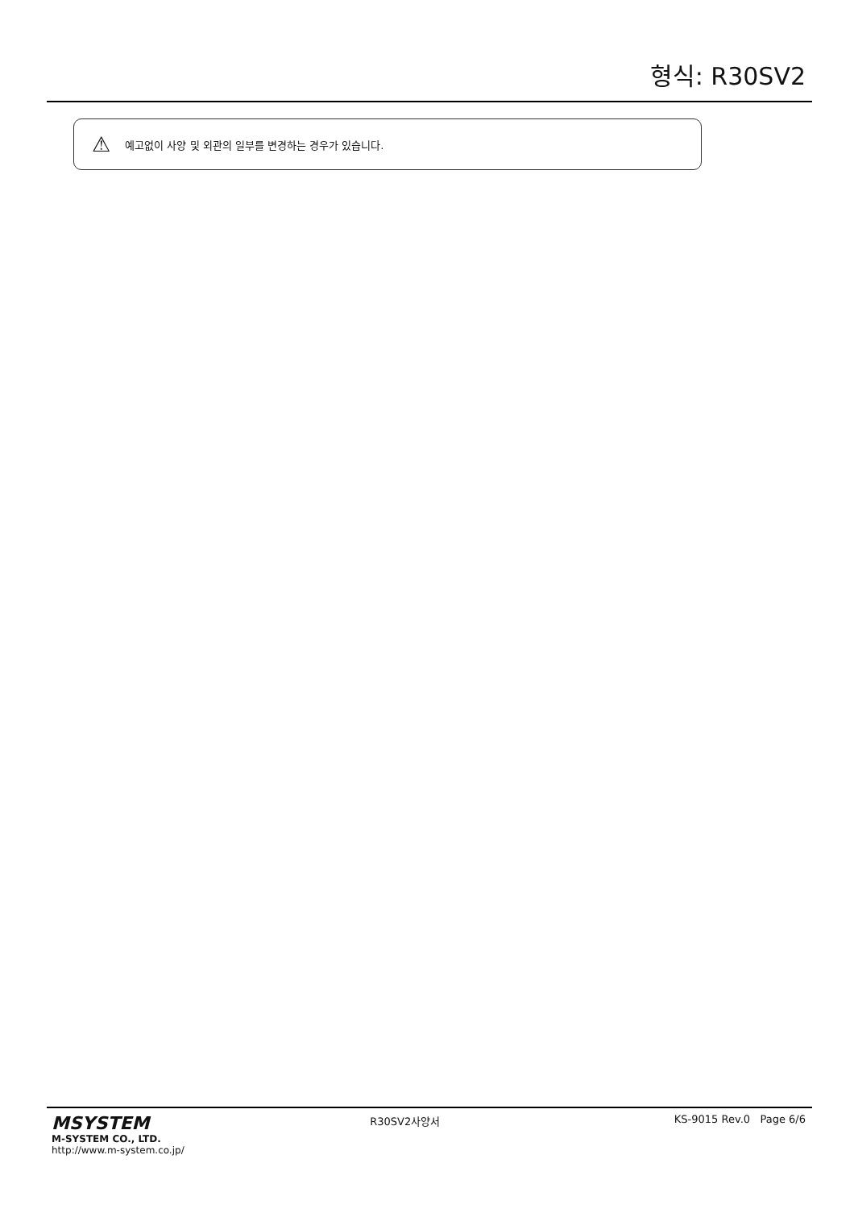형식: R30SV2
⚠ 예고없이 사양 및 외관의 일부를 변경하는 경우가 있습니다.
MSYSTEM
M-SYSTEM CO., LTD.
http://www.m-system.co.jp/
R30SV2사양서 KS-9015 Rev.0 Page 6/6